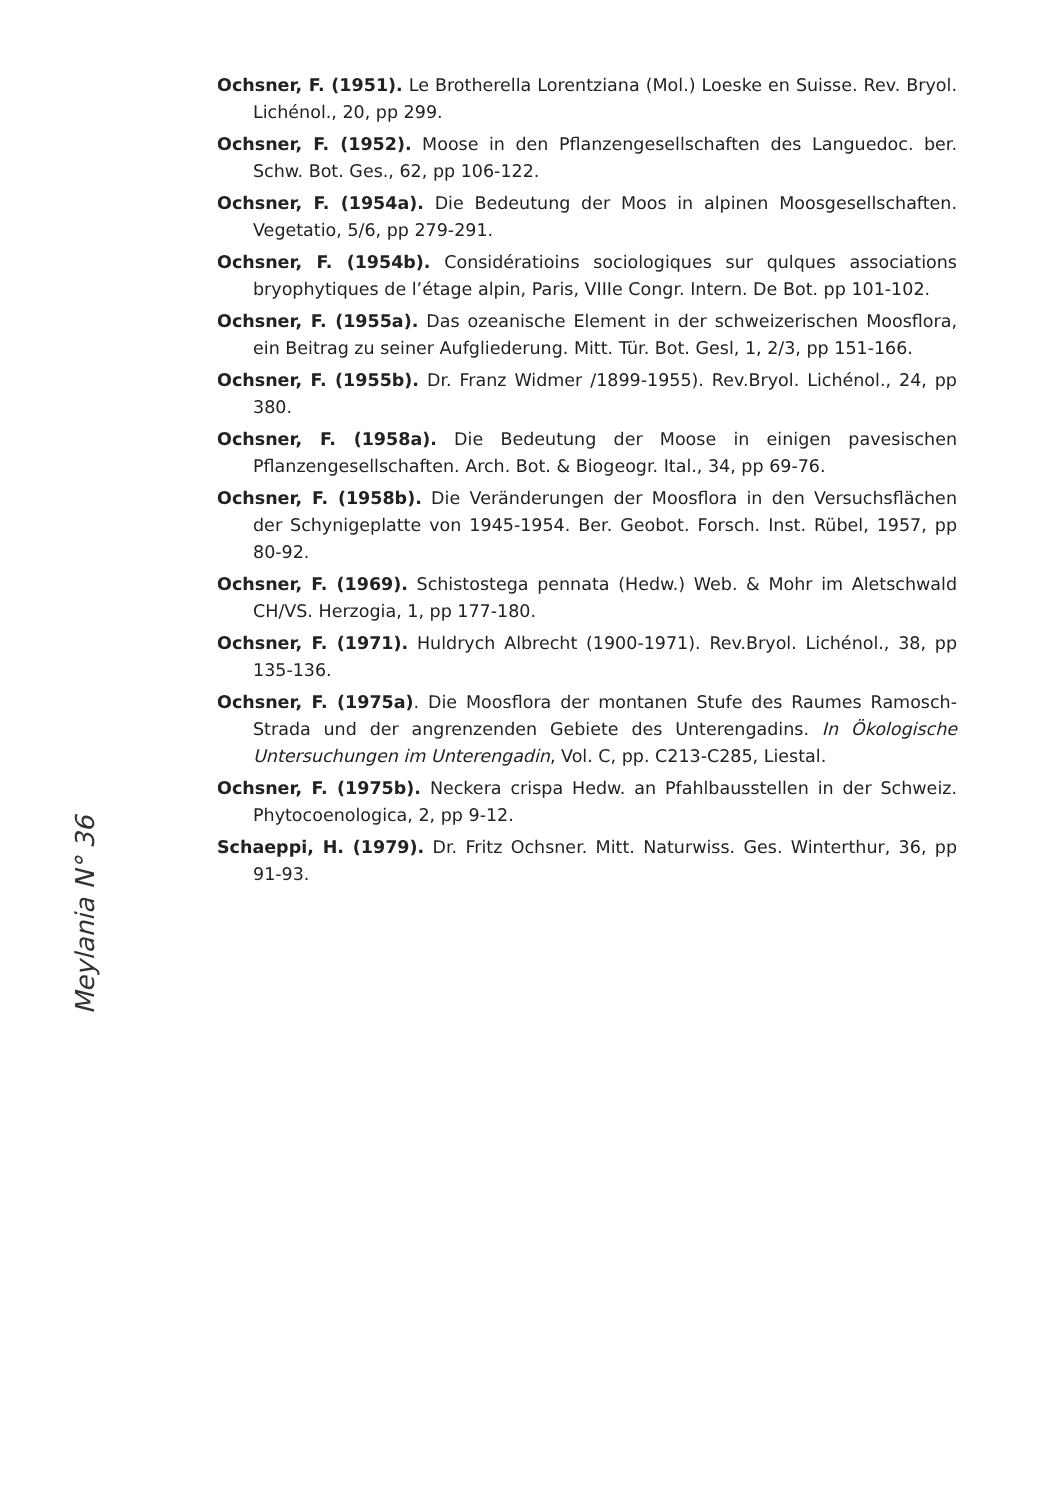Ochsner, F. (1951). Le Brotherella Lorentziana (Mol.) Loeske en Suisse. Rev. Bryol. Lichénol., 20, pp 299.
Ochsner, F. (1952). Moose in den Pflanzengesellschaften des Languedoc. ber. Schw. Bot. Ges., 62, pp 106-122.
Ochsner, F. (1954a). Die Bedeutung der Moos in alpinen Moosgesellschaften. Vegetatio, 5/6, pp 279-291.
Ochsner, F. (1954b). Considératioins sociologiques sur qulques associations bryophytiques de l’étage alpin, Paris, VIIIe Congr. Intern. De Bot. pp 101-102.
Ochsner, F. (1955a). Das ozeanische Element in der schweizerischen Moosflora, ein Beitrag zu seiner Aufgliederung. Mitt. Tür. Bot. Gesl, 1, 2/3, pp 151-166.
Ochsner, F. (1955b). Dr. Franz Widmer /1899-1955). Rev.Bryol. Lichénol., 24, pp 380.
Ochsner, F. (1958a). Die Bedeutung der Moose in einigen pavesischen Pflanzengesellschaften. Arch. Bot. & Biogeogr. Ital., 34, pp 69-76.
Ochsner, F. (1958b). Die Veränderungen der Moosflora in den Versuchsflächen der Schynigeplatte von 1945-1954. Ber. Geobot. Forsch. Inst. Rübel, 1957, pp 80-92.
Ochsner, F. (1969). Schistostega pennata (Hedw.) Web. & Mohr im Aletschwald CH/VS. Herzogia, 1, pp 177-180.
Ochsner, F. (1971). Huldrych Albrecht (1900-1971). Rev.Bryol. Lichénol., 38, pp 135-136.
Ochsner, F. (1975a). Die Moosflora der montanen Stufe des Raumes Ramosch-Strada und der angrenzenden Gebiete des Unterengadins. In Ökologische Untersuchungen im Unterengadin, Vol. C, pp. C213-C285, Liestal.
Ochsner, F. (1975b). Neckera crispa Hedw. an Pfahlbausstellen in der Schweiz. Phytocoenologica, 2, pp 9-12.
Schaeppi, H. (1979). Dr. Fritz Ochsner. Mitt. Naturwiss. Ges. Winterthur, 36, pp 91-93.
Meylania N° 36